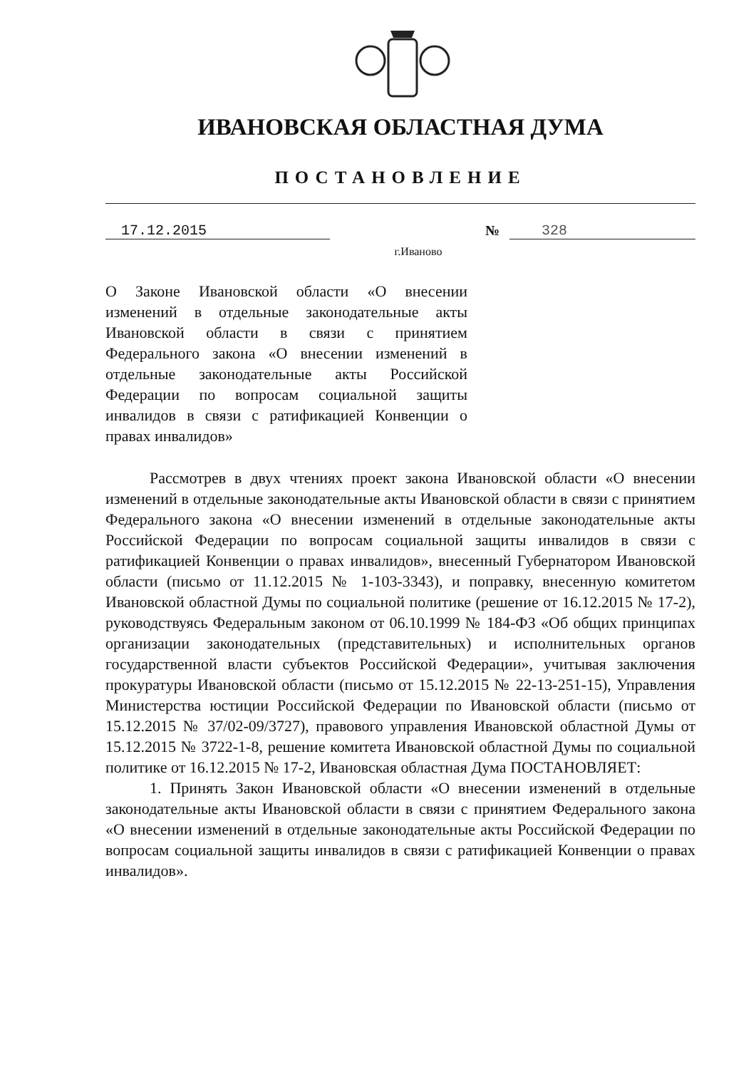ИВАНОВСКАЯ ОБЛАСТНАЯ ДУМА
ПОСТАНОВЛЕНИЕ
17.12.2015 № 328
г.Иваново
О Законе Ивановской области «О внесении изменений в отдельные законодательные акты Ивановской области в связи с принятием Федерального закона «О внесении изменений в отдельные законодательные акты Российской Федерации по вопросам социальной защиты инвалидов в связи с ратификацией Конвенции о правах инвалидов»
Рассмотрев в двух чтениях проект закона Ивановской области «О внесении изменений в отдельные законодательные акты Ивановской области в связи с принятием Федерального закона «О внесении изменений в отдельные законодательные акты Российской Федерации по вопросам социальной защиты инвалидов в связи с ратификацией Конвенции о правах инвалидов», внесенный Губернатором Ивановской области (письмо от 11.12.2015 № 1-103-3343), и поправку, внесенную комитетом Ивановской областной Думы по социальной политике (решение от 16.12.2015 № 17-2), руководствуясь Федеральным законом от 06.10.1999 № 184-ФЗ «Об общих принципах организации законодательных (представительных) и исполнительных органов государственной власти субъектов Российской Федерации», учитывая заключения прокуратуры Ивановской области (письмо от 15.12.2015 № 22-13-251-15), Управления Министерства юстиции Российской Федерации по Ивановской области (письмо от 15.12.2015 № 37/02-09/3727), правового управления Ивановской областной Думы от 15.12.2015 № 3722-1-8, решение комитета Ивановской областной Думы по социальной политике от 16.12.2015 № 17-2, Ивановская областная Дума ПОСТАНОВЛЯЕТ:
1. Принять Закон Ивановской области «О внесении изменений в отдельные законодательные акты Ивановской области в связи с принятием Федерального закона «О внесении изменений в отдельные законодательные акты Российской Федерации по вопросам социальной защиты инвалидов в связи с ратификацией Конвенции о правах инвалидов».